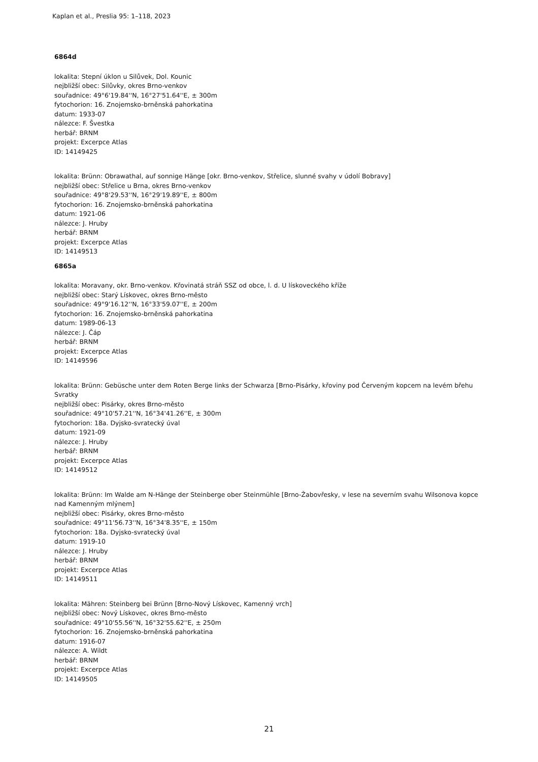Kaplan et al., Preslia 95: 1–118, 2023
6864d
lokalita: Stepní úklon u Silůvek, Dol. Kounic
nejbližší obec: Silůvky, okres Brno-venkov
souřadnice: 49°6'19.84''N, 16°27'51.64''E, ± 300m
fytochorion: 16. Znojemsko-brněnská pahorkatina
datum: 1933-07
nálezce: F. Švestka
herbář: BRNM
projekt: Excerpce Atlas
ID: 14149425
lokalita: Brünn: Obrawathal, auf sonnige Hänge [okr. Brno-venkov, Střelice, slunné svahy v údolí Bobravy]
nejbližší obec: Střelice u Brna, okres Brno-venkov
souřadnice: 49°8'29.53''N, 16°29'19.89''E, ± 800m
fytochorion: 16. Znojemsko-brněnská pahorkatina
datum: 1921-06
nálezce: J. Hruby
herbář: BRNM
projekt: Excerpce Atlas
ID: 14149513
6865a
lokalita: Moravany, okr. Brno-venkov. Křovinatá stráň SSZ od obce, l. d. U lískoveckého kříže
nejbližší obec: Starý Lískovec, okres Brno-město
souřadnice: 49°9'16.12''N, 16°33'59.07''E, ± 200m
fytochorion: 16. Znojemsko-brněnská pahorkatina
datum: 1989-06-13
nálezce: J. Čáp
herbář: BRNM
projekt: Excerpce Atlas
ID: 14149596
lokalita: Brünn: Gebüsche unter dem Roten Berge links der Schwarza [Brno-Pisárky, křoviny pod Červeným kopcem na levém břehu Svratky
nejbližší obec: Pisárky, okres Brno-město
souřadnice: 49°10'57.21''N, 16°34'41.26''E, ± 300m
fytochorion: 18a. Dyjsko-svratecký úval
datum: 1921-09
nálezce: J. Hruby
herbář: BRNM
projekt: Excerpce Atlas
ID: 14149512
lokalita: Brünn: Im Walde am N-Hänge der Steinberge ober Steinmühle [Brno-Žabovřesky, v lese na severním svahu Wilsonova kopce nad Kamenným mlýnem]
nejbližší obec: Pisárky, okres Brno-město
souřadnice: 49°11'56.73''N, 16°34'8.35''E, ± 150m
fytochorion: 18a. Dyjsko-svratecký úval
datum: 1919-10
nálezce: J. Hruby
herbář: BRNM
projekt: Excerpce Atlas
ID: 14149511
lokalita: Mähren: Steinberg bei Brünn [Brno-Nový Lískovec, Kamenný vrch]
nejbližší obec: Nový Lískovec, okres Brno-město
souřadnice: 49°10'55.56''N, 16°32'55.62''E, ± 250m
fytochorion: 16. Znojemsko-brněnská pahorkatina
datum: 1916-07
nálezce: A. Wildt
herbář: BRNM
projekt: Excerpce Atlas
ID: 14149505
21